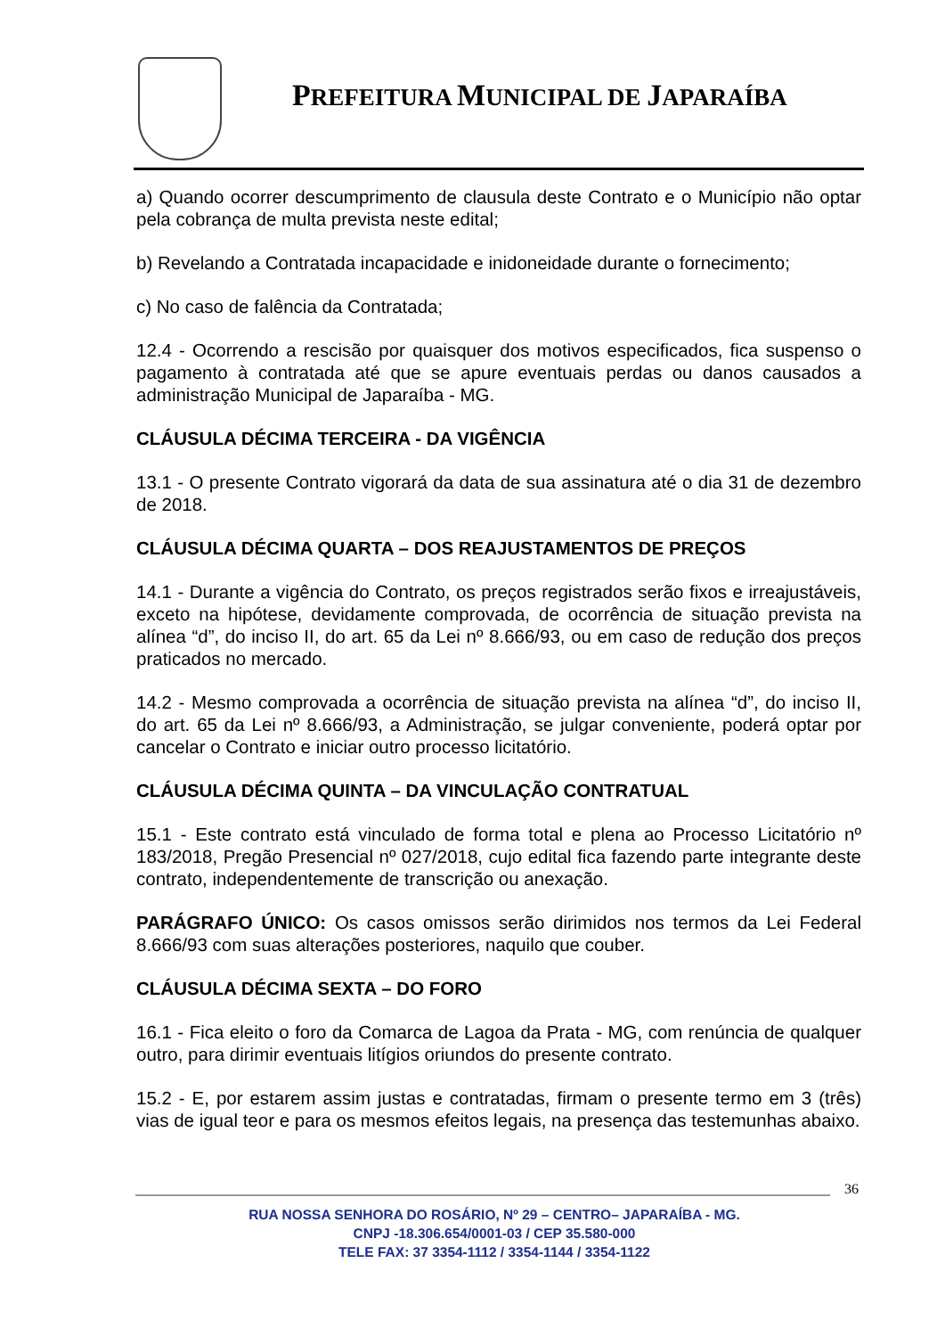PREFEITURA MUNICIPAL DE JAPARAÍBA
a) Quando ocorrer descumprimento de clausula deste Contrato e o Município não optar pela cobrança de multa prevista neste edital;
b) Revelando a Contratada incapacidade e inidoneidade durante o fornecimento;
c) No caso de falência da Contratada;
12.4 - Ocorrendo a rescisão por quaisquer dos motivos especificados, fica suspenso o pagamento à contratada até que se apure eventuais perdas ou danos causados a administração Municipal de Japaraíba - MG.
CLÁUSULA DÉCIMA TERCEIRA - DA VIGÊNCIA
13.1 - O presente Contrato vigorará da data de sua assinatura até o dia 31 de dezembro de 2018.
CLÁUSULA DÉCIMA QUARTA – DOS REAJUSTAMENTOS DE PREÇOS
14.1 - Durante a vigência do Contrato, os preços registrados serão fixos e irreajustáveis, exceto na hipótese, devidamente comprovada, de ocorrência de situação prevista na alínea “d”, do inciso II, do art. 65 da Lei nº 8.666/93, ou em caso de redução dos preços praticados no mercado.
14.2 - Mesmo comprovada a ocorrência de situação prevista na alínea “d”, do inciso II, do art. 65 da Lei nº 8.666/93, a Administração, se julgar conveniente, poderá optar por cancelar o Contrato e iniciar outro processo licitatório.
CLÁUSULA DÉCIMA QUINTA – DA VINCULAÇÃO CONTRATUAL
15.1 - Este contrato está vinculado de forma total e plena ao Processo Licitatório nº 183/2018, Pregão Presencial nº 027/2018, cujo edital fica fazendo parte integrante deste contrato, independentemente de transcrição ou anexação.
PARÁGRAFO ÚNICO: Os casos omissos serão dirimidos nos termos da Lei Federal 8.666/93 com suas alterações posteriores, naquilo que couber.
CLÁUSULA DÉCIMA SEXTA – DO FORO
16.1 - Fica eleito o foro da Comarca de Lagoa da Prata - MG, com renúncia de qualquer outro, para dirimir eventuais litígios oriundos do presente contrato.
15.2 - E, por estarem assim justas e contratadas, firmam o presente termo em 3 (três) vias de igual teor e para os mesmos efeitos legais, na presença das testemunhas abaixo.
36
RUA NOSSA SENHORA DO ROSÁRIO, Nº 29 – CENTRO– JAPARAÍBA - MG.
CNPJ -18.306.654/0001-03 / CEP 35.580-000
TELE FAX: 37 3354-1112 / 3354-1144 / 3354-1122